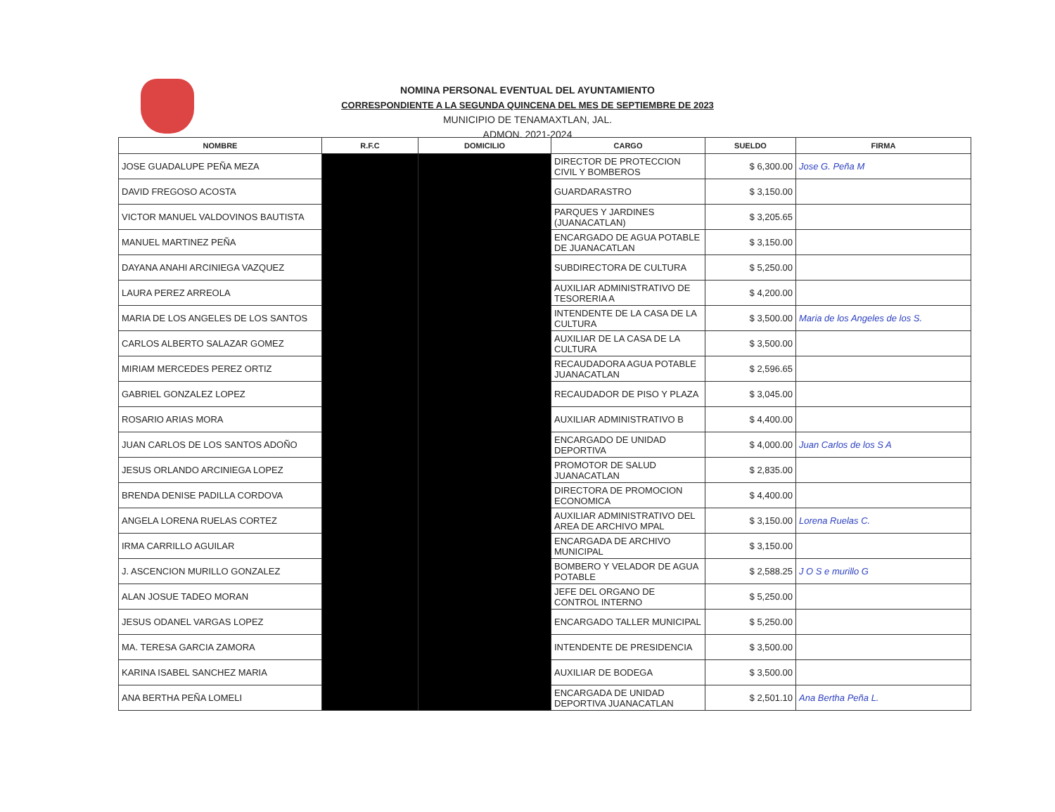NOMINA PERSONAL EVENTUAL DEL AYUNTAMIENTO
CORRESPONDIENTE A LA SEGUNDA QUINCENA DEL MES DE SEPTIEMBRE DE 2023
MUNICIPIO DE TENAMAXTLAN, JAL.
ADMON. 2021-2024
| NOMBRE | R.F.C | DOMICILIO | CARGO | SUELDO | FIRMA |
| --- | --- | --- | --- | --- | --- |
| JOSE GUADALUPE PEÑA MEZA | | | DIRECTOR DE PROTECCION CIVIL Y BOMBEROS | $ 6,300.00 | Jose G. Peña M |
| DAVID FREGOSO ACOSTA | | | GUARDARASTRO | $ 3,150.00 | |
| VICTOR MANUEL VALDOVINOS BAUTISTA | | | PARQUES Y JARDINES (JUANACATLAN) | $ 3,205.65 | |
| MANUEL MARTINEZ PEÑA | | | ENCARGADO DE AGUA POTABLE DE JUANACATLAN | $ 3,150.00 | |
| DAYANA ANAHI ARCINIEGA VAZQUEZ | | | SUBDIRECTORA DE CULTURA | $ 5,250.00 | |
| LAURA PEREZ ARREOLA | | | AUXILIAR ADMINISTRATIVO DE TESORERIA A | $ 4,200.00 | |
| MARIA DE LOS ANGELES DE LOS SANTOS | | | INTENDENTE DE LA CASA DE LA CULTURA | $ 3,500.00 | Maria de los Angeles de los S. |
| CARLOS ALBERTO SALAZAR GOMEZ | | | AUXILIAR DE LA CASA DE LA CULTURA | $ 3,500.00 | |
| MIRIAM MERCEDES PEREZ ORTIZ | | | RECAUDADORA AGUA POTABLE JUANACATLAN | $ 2,596.65 | |
| GABRIEL GONZALEZ LOPEZ | | | RECAUDADOR DE PISO Y PLAZA | $ 3,045.00 | |
| ROSARIO ARIAS MORA | | | AUXILIAR ADMINISTRATIVO B | $ 4,400.00 | |
| JUAN CARLOS DE LOS SANTOS ADOÑO | | | ENCARGADO DE UNIDAD DEPORTIVA | $ 4,000.00 | Juan Carlos de los S A |
| JESUS ORLANDO ARCINIEGA LOPEZ | | | PROMOTOR DE SALUD JUANACATLAN | $ 2,835.00 | |
| BRENDA DENISE PADILLA CORDOVA | | | DIRECTORA DE PROMOCION ECONOMICA | $ 4,400.00 | |
| ANGELA LORENA RUELAS CORTEZ | | | AUXILIAR ADMINISTRATIVO DEL AREA DE ARCHIVO MPAL | $ 3,150.00 | Lorena Ruelas C. |
| IRMA CARRILLO AGUILAR | | | ENCARGADA DE ARCHIVO MUNICIPAL | $ 3,150.00 | |
| J. ASCENCION MURILLO GONZALEZ | | | BOMBERO Y VELADOR DE AGUA POTABLE | $ 2,588.25 | J O S e murillo G |
| ALAN JOSUE TADEO MORAN | | | JEFE DEL ORGANO DE CONTROL INTERNO | $ 5,250.00 | |
| JESUS ODANEL VARGAS LOPEZ | | | ENCARGADO TALLER MUNICIPAL | $ 5,250.00 | |
| MA. TERESA GARCIA ZAMORA | | | INTENDENTE DE PRESIDENCIA | $ 3,500.00 | |
| KARINA ISABEL SANCHEZ MARIA | | | AUXILIAR DE BODEGA | $ 3,500.00 | |
| ANA BERTHA PEÑA LOMELI | | | ENCARGADA DE UNIDAD DEPORTIVA JUANACATLAN | $ 2,501.10 | Ana Bertha Peña L. |